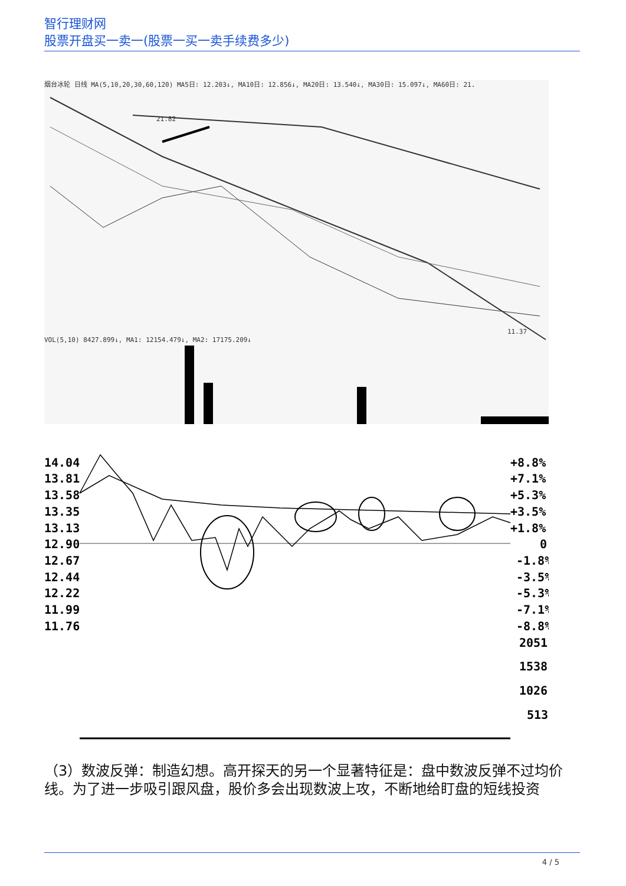智行理财网
股票开盘买一卖一(股票一买一卖手续费多少)
烟台冰轮 日线 MA(5,10,20,30,60,120) MA5日: 12.203↓, MA10日: 12.856↓, MA20日: 13.540↓, MA30日: 15.097↓, MA60日: 21.
21.82
11.37
VOL(5,10) 8427.899↓, MA1: 12154.479↓, MA2: 17175.209↓
14.04
13.81
13.58
13.35
13.13
12.90
12.67
12.44
12.22
11.99
11.76
+8.8%
+7.1%
+5.3%
+3.5%
+1.8%
0
-1.8%
-3.5%
-5.3%
-7.1%
-8.8%
2051
1538
1026
513
（3）数波反弹：制造幻想。高开探天的另一个显著特征是：盘中数波反弹不过均价线。为了进一步吸引跟风盘，股价多会出现数波上攻，不断地给盯盘的短线投资
4 / 5